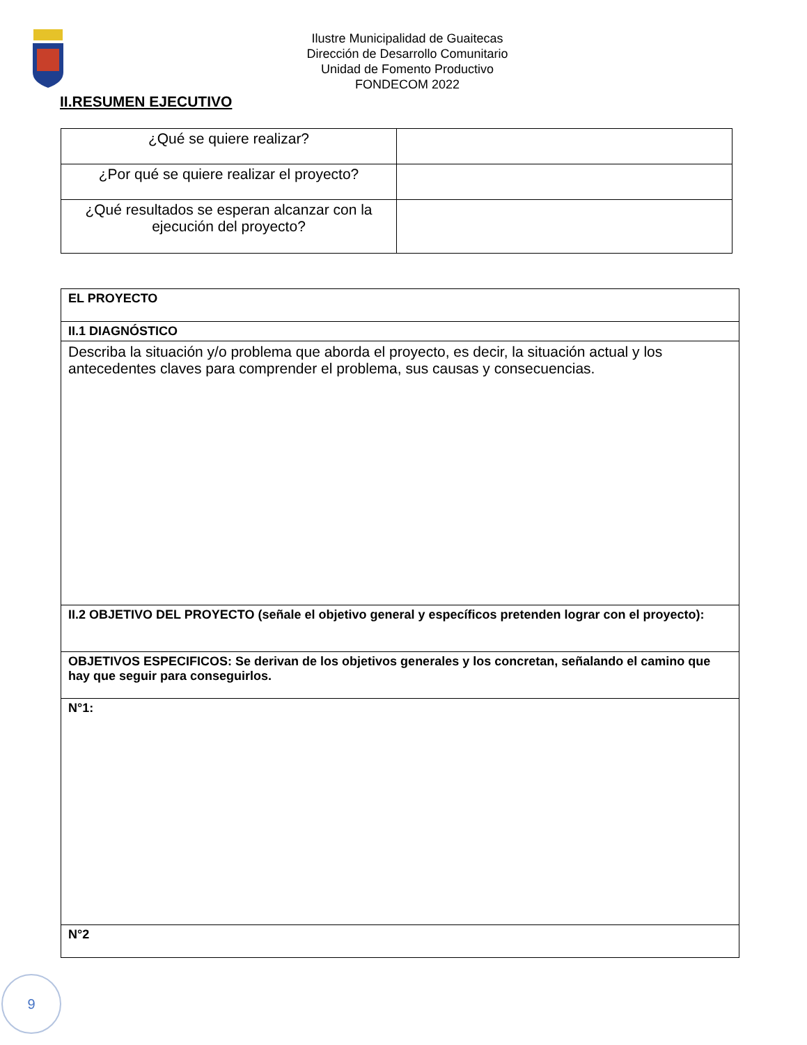Ilustre Municipalidad de Guaitecas
Dirección de Desarrollo Comunitario
Unidad de Fomento Productivo
FONDECOM 2022
II.RESUMEN EJECUTIVO
| ¿Qué se quiere realizar? | |
| ¿Por qué se quiere realizar el proyecto? | |
| ¿Qué resultados se esperan alcanzar con la ejecución del proyecto? | |
| EL PROYECTO |
| II.1 DIAGNÓSTICO |
| Describa la situación y/o problema que aborda el proyecto, es decir, la situación actual y los antecedentes claves para comprender el problema, sus causas y consecuencias. |
| II.2 OBJETIVO DEL PROYECTO (señale el objetivo general y específicos pretenden lograr con el proyecto): |
| OBJETIVOS ESPECIFICOS: Se derivan de los objetivos generales y los concretan, señalando el camino que hay que seguir para conseguirlos. |
| N°1: |
| N°2 |
9